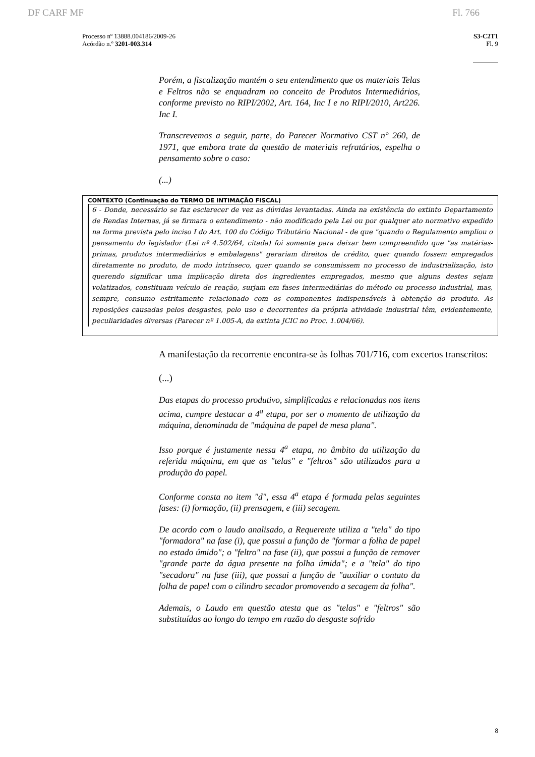DF CARF MF Fl. 766
Processo nº 13888.004186/2009-26
Acórdão n.º 3201-003.314
S3-C2T1
Fl. 9
Porém, a fiscalização mantém o seu entendimento que os materiais Telas e Feltros não se enquadram no conceito de Produtos Intermediários, conforme previsto no RIPI/2002, Art. 164, Inc I e no RIPI/2010, Art226. Inc I.
Transcrevemos a seguir, parte, do Parecer Normativo CST n° 260, de 1971, que embora trate da questão de materiais refratários, espelha o pensamento sobre o caso:
(...)
CONTEXTO (Continuação do TERMO DE INTIMAÇÃO FISCAL)
6 - Donde, necessário se faz esclarecer de vez as dúvidas levantadas. Ainda na existência do extinto Departamento de Rendas Internas, já se firmara o entendimento - não modificado pela Lei ou por qualquer ato normativo expedido na forma prevista pelo inciso I do Art. 100 do Código Tributário Nacional - de que "quando o Regulamento ampliou o pensamento do legislador (Lei nº 4.502/64, citada) foi somente para deixar bem compreendido que "as matérias-primas, produtos intermediários e embalagens" gerariam direitos de crédito, quer quando fossem empregados diretamente no produto, de modo intrínseco, quer quando se consumissem no processo de industrialização, isto querendo significar uma implicação direta dos ingredientes empregados, mesmo que alguns destes sejam volatizados, constituam veículo de reação, surjam em fases intermediárias do método ou processo industrial, mas, sempre, consumo estritamente relacionado com os componentes indispensáveis à obtenção do produto. As reposições causadas pelos desgastes, pelo uso e decorrentes da própria atividade industrial têm, evidentemente, peculiaridades diversas (Parecer nº 1.005-A, da extinta JCIC no Proc. 1.004/66).
A manifestação da recorrente encontra-se às folhas 701/716, com excertos transcritos:
(...)
Das etapas do processo produtivo, simplificadas e relacionadas nos itens acima, cumpre destacar a 4<sup>a</sup> etapa, por ser o momento de utilização da máquina, denominada de "máquina de papel de mesa plana".
Isso porque é justamente nessa 4<sup>a</sup> etapa, no âmbito da utilização da referida máquina, em que as "telas" e "feltros" são utilizados para a produção do papel.
Conforme consta no item "d", essa 4<sup>a</sup> etapa é formada pelas seguintes fases: (i) formação, (ii) prensagem, e (iii) secagem.
De acordo com o laudo analisado, a Requerente utiliza a "tela" do tipo "formadora" na fase (i), que possui a função de "formar a folha de papel no estado úmido"; o "feltro" na fase (ii), que possui a função de remover "grande parte da água presente na folha úmida"; e a "tela" do tipo "secadora" na fase (iii), que possui a função de "auxiliar o contato da folha de papel com o cilindro secador promovendo a secagem da folha".
Ademais, o Laudo em questão atesta que as "telas" e "feltros" são substituídas ao longo do tempo em razão do desgaste sofrido
8